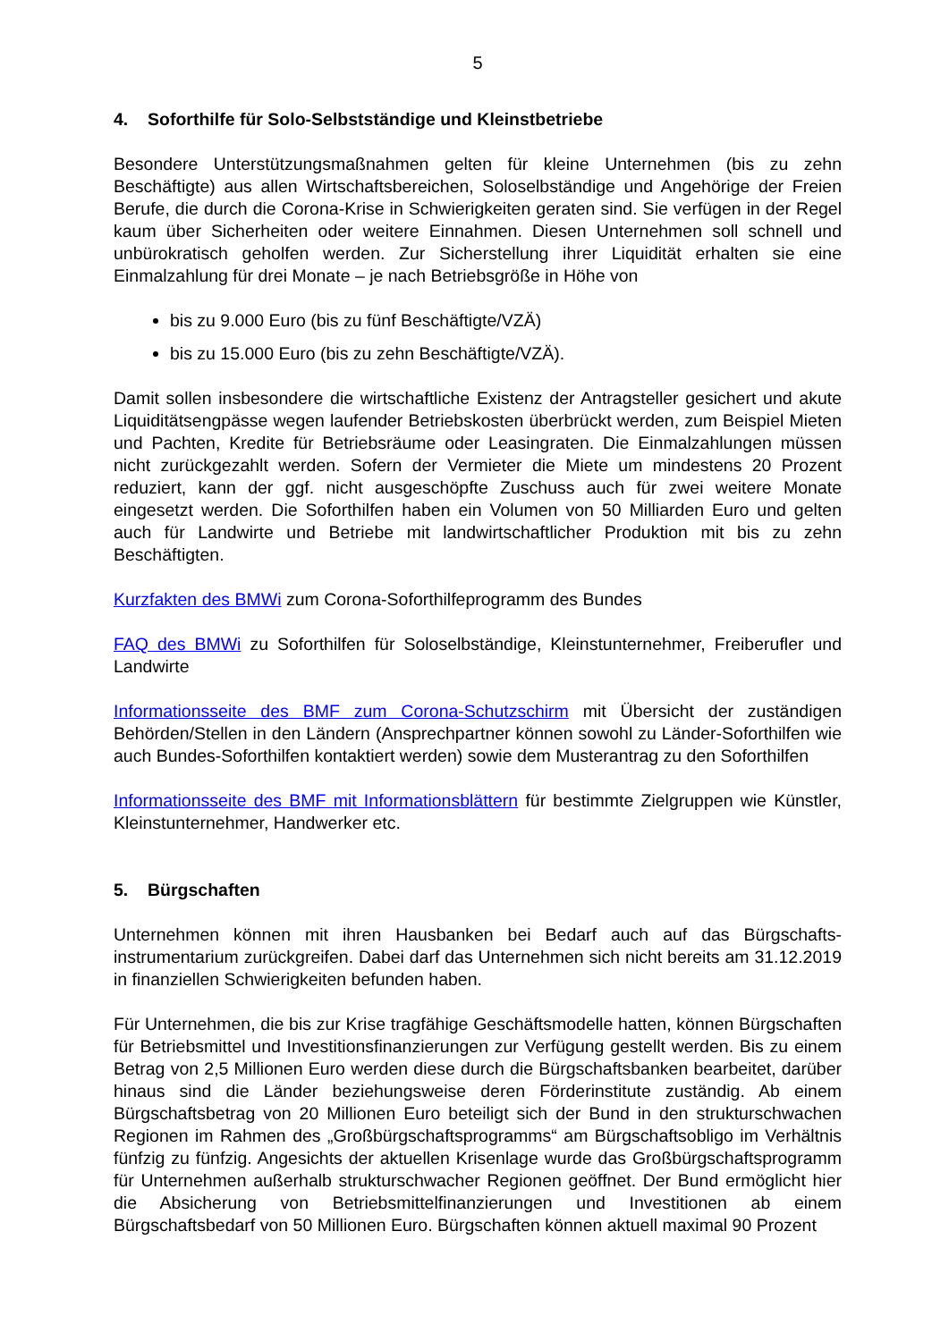5
4. Soforthilfe für Solo-Selbstständige und Kleinstbetriebe
Besondere Unterstützungsmaßnahmen gelten für kleine Unternehmen (bis zu zehn Beschäftigte) aus allen Wirtschaftsbereichen, Soloselbständige und Angehörige der Freien Berufe, die durch die Corona-Krise in Schwierigkeiten geraten sind. Sie verfügen in der Regel kaum über Sicherheiten oder weitere Einnahmen. Diesen Unternehmen soll schnell und unbürokratisch geholfen werden. Zur Sicherstellung ihrer Liquidität erhalten sie eine Einmalzahlung für drei Monate – je nach Betriebsgröße in Höhe von
bis zu 9.000 Euro (bis zu fünf Beschäftigte/VZÄ)
bis zu 15.000 Euro (bis zu zehn Beschäftigte/VZÄ).
Damit sollen insbesondere die wirtschaftliche Existenz der Antragsteller gesichert und akute Liquiditätsengpässe wegen laufender Betriebskosten überbrückt werden, zum Beispiel Mieten und Pachten, Kredite für Betriebsräume oder Leasingraten. Die Einmalzahlungen müssen nicht zurückgezahlt werden. Sofern der Vermieter die Miete um mindestens 20 Prozent reduziert, kann der ggf. nicht ausgeschöpfte Zuschuss auch für zwei weitere Monate eingesetzt werden. Die Soforthilfen haben ein Volumen von 50 Milliarden Euro und gelten auch für Landwirte und Betriebe mit landwirtschaftlicher Produktion mit bis zu zehn Beschäftigten.
Kurzfakten des BMWi zum Corona-Soforthilfeprogramm des Bundes
FAQ des BMWi zu Soforthilfen für Soloselbständige, Kleinstunternehmer, Freiberufler und Landwirte
Informationsseite des BMF zum Corona-Schutzschirm mit Übersicht der zuständigen Behörden/Stellen in den Ländern (Ansprechpartner können sowohl zu Länder-Soforthilfen wie auch Bundes-Soforthilfen kontaktiert werden) sowie dem Musterantrag zu den Soforthilfen
Informationsseite des BMF mit Informationsblättern für bestimmte Zielgruppen wie Künstler, Kleinstunternehmer, Handwerker etc.
5. Bürgschaften
Unternehmen können mit ihren Hausbanken bei Bedarf auch auf das Bürgschafts-instrumentarium zurückgreifen. Dabei darf das Unternehmen sich nicht bereits am 31.12.2019 in finanziellen Schwierigkeiten befunden haben.
Für Unternehmen, die bis zur Krise tragfähige Geschäftsmodelle hatten, können Bürgschaften für Betriebsmittel und Investitionsfinanzierungen zur Verfügung gestellt werden. Bis zu einem Betrag von 2,5 Millionen Euro werden diese durch die Bürgschaftsbanken bearbeitet, darüber hinaus sind die Länder beziehungsweise deren Förderinstitute zuständig. Ab einem Bürgschaftsbetrag von 20 Millionen Euro beteiligt sich der Bund in den strukturschwachen Regionen im Rahmen des „Großbürgschaftsprogramms“ am Bürgschaftsobligo im Verhältnis fünfzig zu fünfzig. Angesichts der aktuellen Krisenlage wurde das Großbürgschaftsprogramm für Unternehmen außerhalb strukturschwacher Regionen geöffnet. Der Bund ermöglicht hier die Absicherung von Betriebsmittelfinanzierungen und Investitionen ab einem Bürgschaftsbedarf von 50 Millionen Euro. Bürgschaften können aktuell maximal 90 Prozent